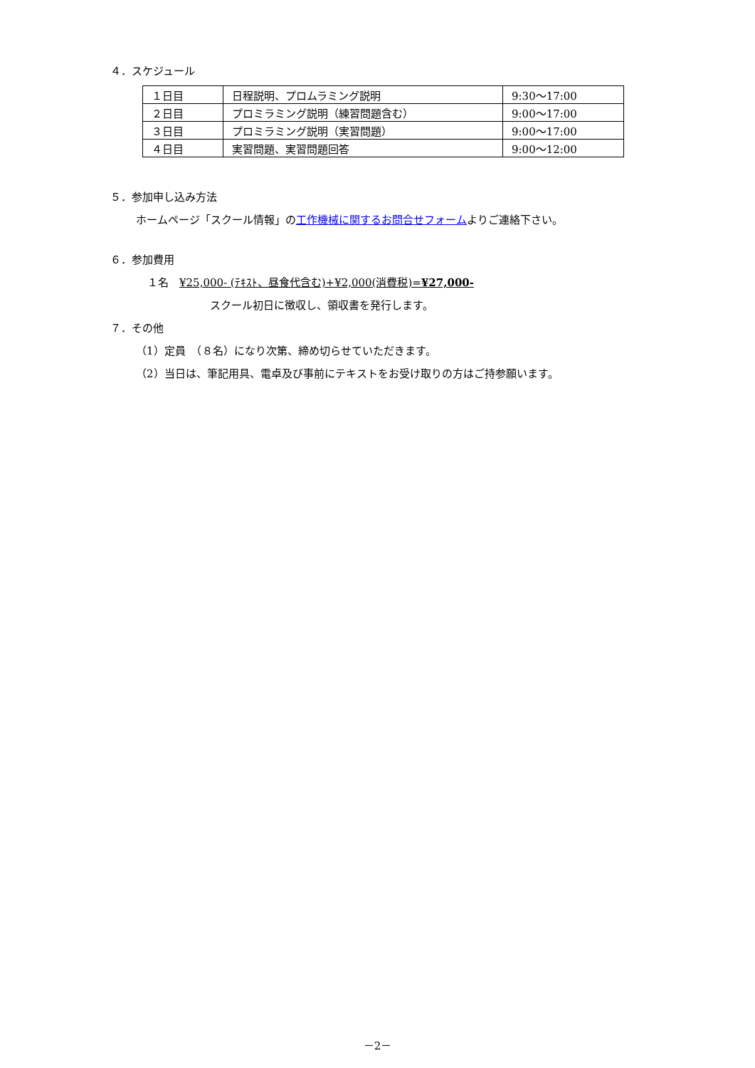４．スケジュール
| １日目 | 日程説明、プロムラミング説明 | 9:30～17:00 |
| ２日目 | プロミラミング説明（練習問題含む） | 9:00～17:00 |
| ３日目 | プロミラミング説明（実習問題） | 9:00～17:00 |
| ４日目 | 実習問題、実習問題回答 | 9:00～12:00 |
５．参加申し込み方法
ホームページ「スクール情報」の工作機械に関するお問合せフォームよりご連絡下さい。
６．参加費用
１名　¥25,000- (ﾃｷｽﾄ、昼食代含む)+¥2,000(消費税)=¥27,000-
スクール初日に徴収し、領収書を発行します。
７．その他
（1）定員　（８名）になり次第、締め切らせていただきます。
（2）当日は、筆記用具、電卓及び事前にテキストをお受け取りの方はご持参願います。
－2－